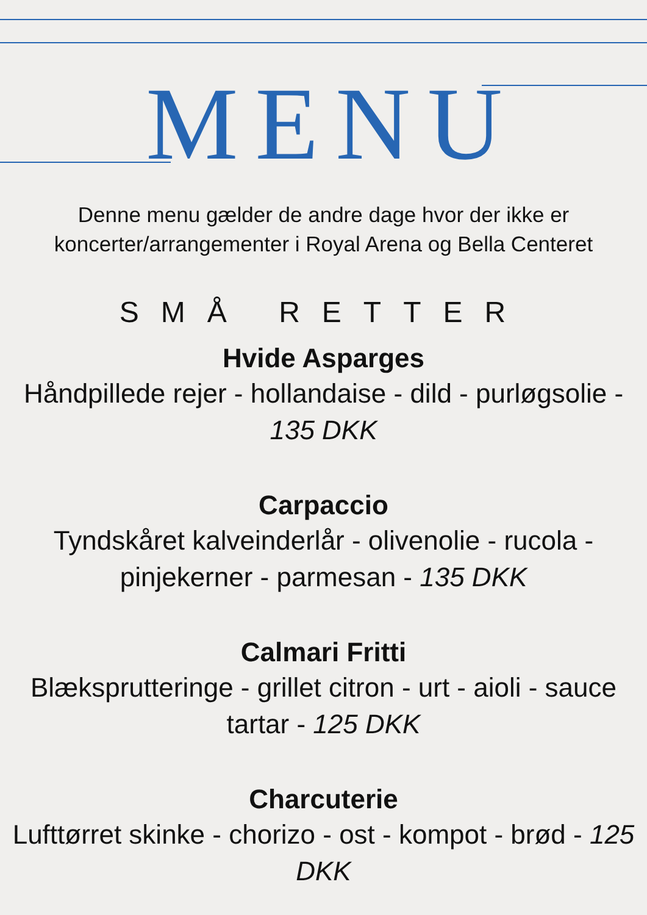MENU
Denne menu gælder de andre dage hvor der ikke er koncerter/arrangementer i Royal Arena og Bella Centeret
SMÅ RETTER
Hvide Asparges
Håndpillede rejer - hollandaise - dild - purløgsolie - 135 DKK
Carpaccio
Tyndskåret kalveinderlår - olivenolie - rucola - pinjekerner - parmesan - 135 DKK
Calmari Fritti
Blæksprutteringe - grillet citron - urt - aioli - sauce tartar - 125 DKK
Charcuterie
Lufttørret skinke - chorizo - ost - kompot - brød - 125 DKK